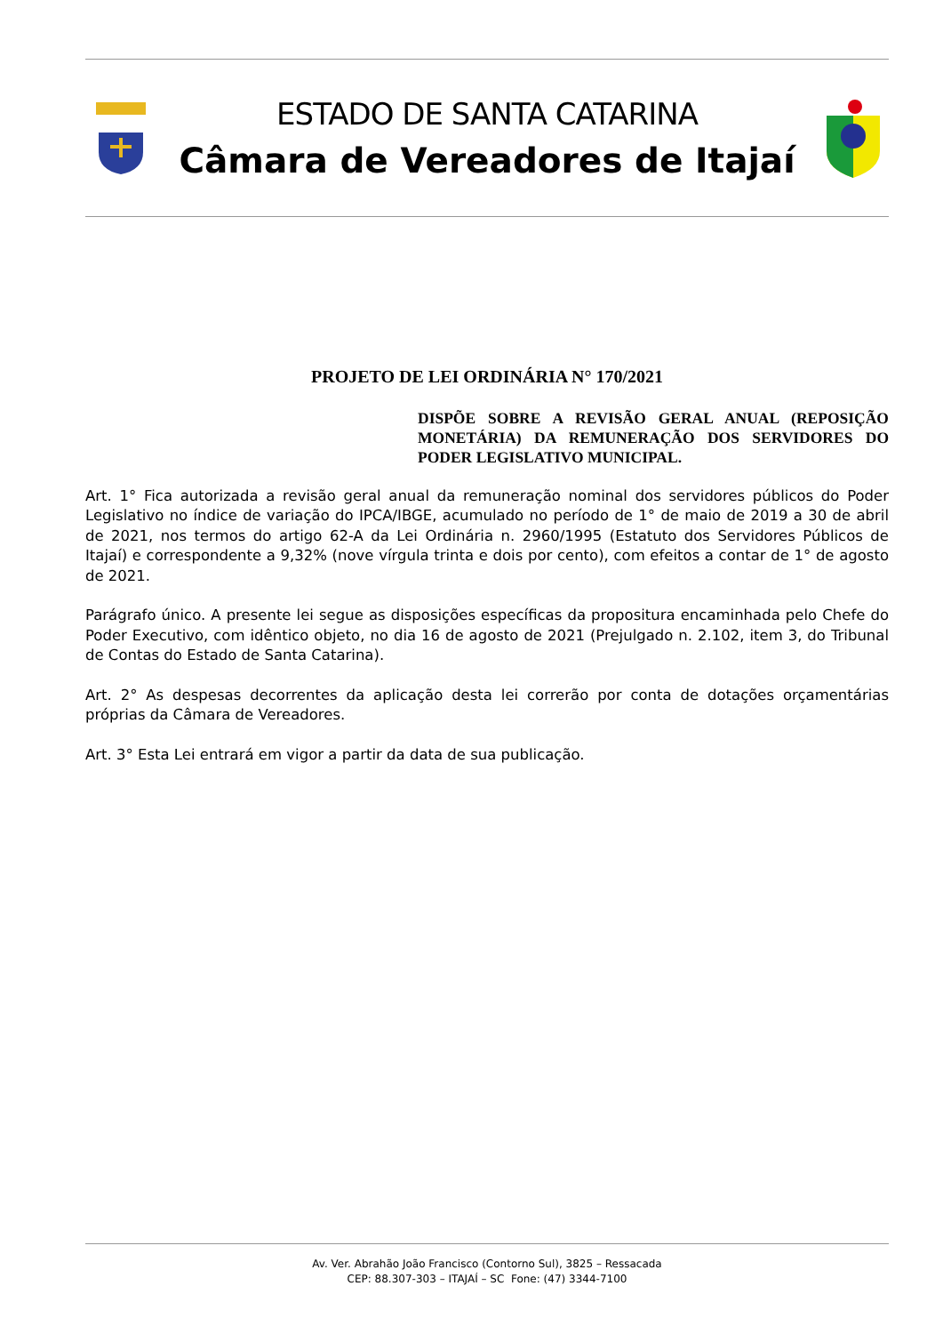ESTADO DE SANTA CATARINA
Câmara de Vereadores de Itajaí
PROJETO DE LEI ORDINÁRIA N° 170/2021
DISPÕE SOBRE A REVISÃO GERAL ANUAL (REPOSIÇÃO MONETÁRIA) DA REMUNERAÇÃO DOS SERVIDORES DO PODER LEGISLATIVO MUNICIPAL.
Art. 1° Fica autorizada a revisão geral anual da remuneração nominal dos servidores públicos do Poder Legislativo no índice de variação do IPCA/IBGE, acumulado no período de 1° de maio de 2019 a 30 de abril de 2021, nos termos do artigo 62-A da Lei Ordinária n. 2960/1995 (Estatuto dos Servidores Públicos de Itajaí) e correspondente a 9,32% (nove vírgula trinta e dois por cento), com efeitos a contar de 1° de agosto de 2021.
Parágrafo único. A presente lei segue as disposições específicas da propositura encaminhada pelo Chefe do Poder Executivo, com idêntico objeto, no dia 16 de agosto de 2021 (Prejulgado n. 2.102, item 3, do Tribunal de Contas do Estado de Santa Catarina).
Art. 2° As despesas decorrentes da aplicação desta lei correrão por conta de dotações orçamentárias próprias da Câmara de Vereadores.
Art. 3° Esta Lei entrará em vigor a partir da data de sua publicação.
Av. Ver. Abrahão João Francisco (Contorno Sul), 3825 – Ressacada
CEP: 88.307-303 – ITAJAÍ – SC Fone: (47) 3344-7100